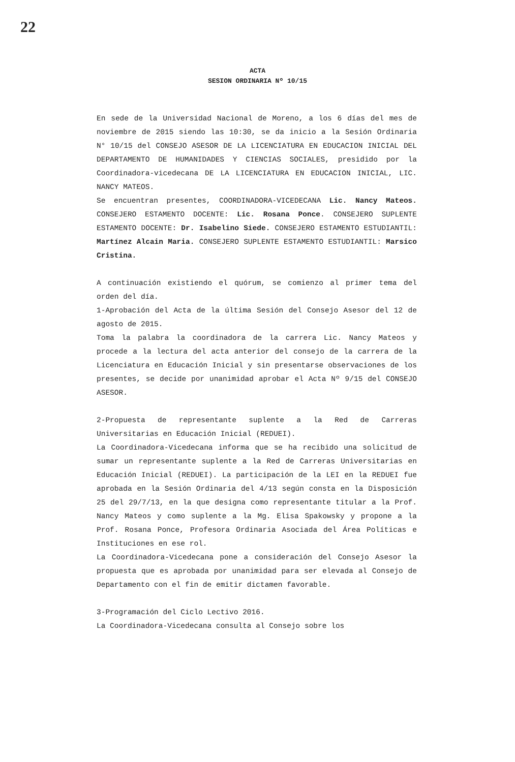22
ACTA
SESION ORDINARIA Nº 10/15
En sede de la Universidad Nacional de Moreno, a los 6 días del mes de noviembre de 2015 siendo las 10:30, se da inicio a la Sesión Ordinaria N° 10/15 del CONSEJO ASESOR DE LA LICENCIATURA EN EDUCACION INICIAL DEL DEPARTAMENTO DE HUMANIDADES Y CIENCIAS SOCIALES, presidido por la Coordinadora-vicedecana DE LA LICENCIATURA EN EDUCACION INICIAL, LIC. NANCY MATEOS.
Se encuentran presentes, COORDINADORA-VICEDECANA Lic. Nancy Mateos. CONSEJERO ESTAMENTO DOCENTE: Lic. Rosana Ponce. CONSEJERO SUPLENTE ESTAMENTO DOCENTE: Dr. Isabelino Siede. CONSEJERO ESTAMENTO ESTUDIANTIL: Martínez Alcain Maria. CONSEJERO SUPLENTE ESTAMENTO ESTUDIANTIL: Marsico Cristina.
A continuación existiendo el quórum, se comienzo al primer tema del orden del día.
1-Aprobación del Acta de la última Sesión del Consejo Asesor del 12 de agosto de 2015.
Toma la palabra la coordinadora de la carrera Lic. Nancy Mateos y procede a la lectura del acta anterior del consejo de la carrera de la Licenciatura en Educación Inicial y sin presentarse observaciones de los presentes, se decide por unanimidad aprobar el Acta Nº 9/15 del CONSEJO ASESOR.
2-Propuesta de representante suplente a la Red de Carreras Universitarias en Educación Inicial (REDUEI).
La Coordinadora-Vicedecana informa que se ha recibido una solicitud de sumar un representante suplente a la Red de Carreras Universitarias en Educación Inicial (REDUEI). La participación de la LEI en la REDUEI fue aprobada en la Sesión Ordinaria del 4/13 según consta en la Disposición 25 del 29/7/13, en la que designa como representante titular a la Prof. Nancy Mateos y como suplente a la Mg. Elisa Spakowsky y propone a la Prof. Rosana Ponce, Profesora Ordinaria Asociada del Área Políticas e Instituciones en ese rol.
La Coordinadora-Vicedecana pone a consideración del Consejo Asesor la propuesta que es aprobada por unanimidad para ser elevada al Consejo de Departamento con el fin de emitir dictamen favorable.
3-Programación del Ciclo Lectivo 2016.
La Coordinadora-Vicedecana consulta al Consejo sobre los